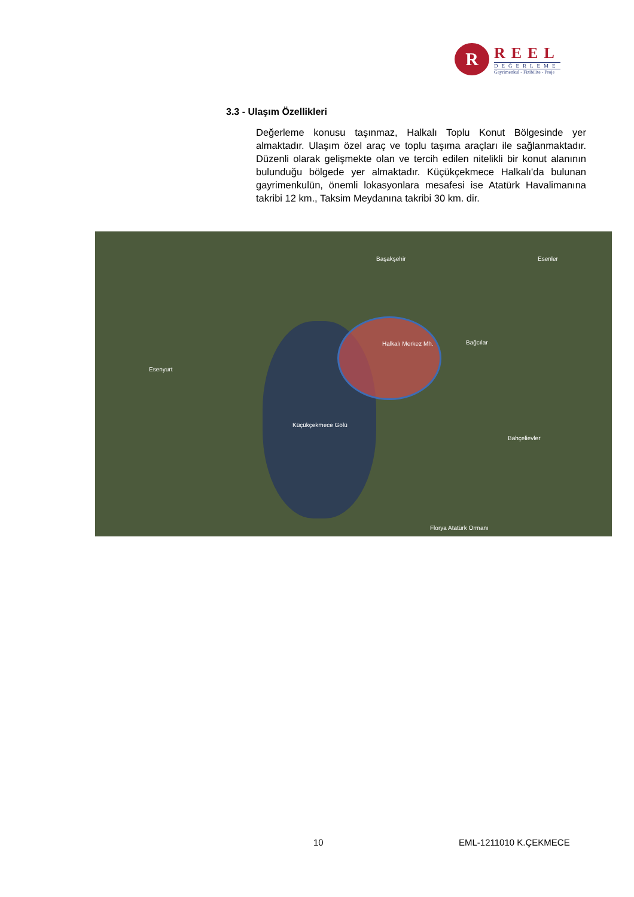R
REEL
DEĞERLEME
Gayrimenkul - Fizibilite - Proje
3.3 - Ulaşım Özellikleri
Değerleme konusu taşınmaz, Halkalı Toplu Konut Bölgesinde yer almaktadır. Ulaşım özel araç ve toplu taşıma araçları ile sağlanmaktadır. Düzenli olarak gelişmekte olan ve tercih edilen nitelikli bir konut alanının bulunduğu bölgede yer almaktadır. Küçükçekmece Halkalı'da bulunan gayrimenkulün, önemli lokasyonlara mesafesi ise Atatürk Havalimanına takribi 12 km., Taksim Meydanına takribi 30 km. dir.
Halkalı Merkez Mh.
Küçükçekmece Gölü
Başakşehir Esenler
Bağcılar
Esenyurt
Bahçelievler
Florya Atatürk Ormanı
10 EML-1211010 K.ÇEKMECE